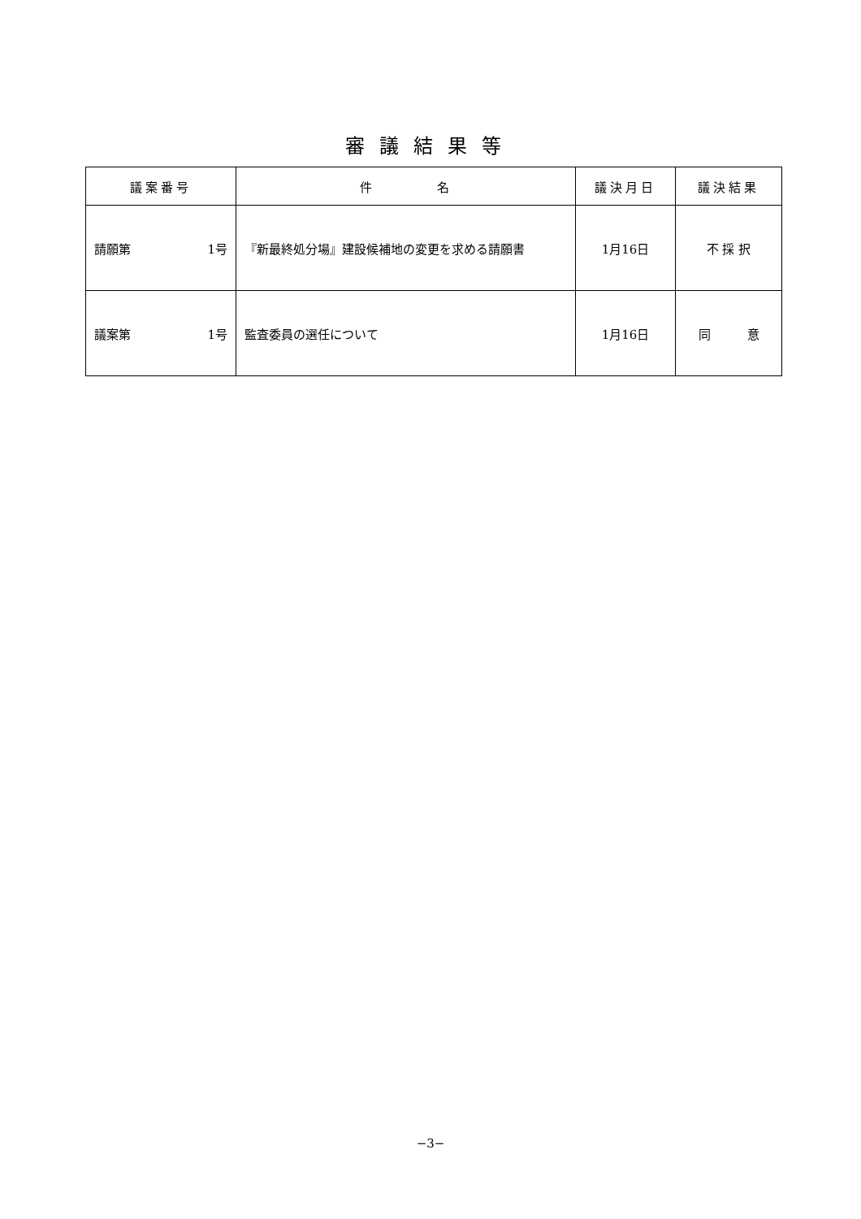審議結果等
| 議案番号 | 件 名 | 議決月日 | 議決結果 |
| --- | --- | --- | --- |
| 請願第 1号 | 『新最終処分場』建設候補地の変更を求める請願書 | 1月16日 | 不 採 択 |
| 議案第 1号 | 監査委員の選任について | 1月16日 | 同 意 |
−3−